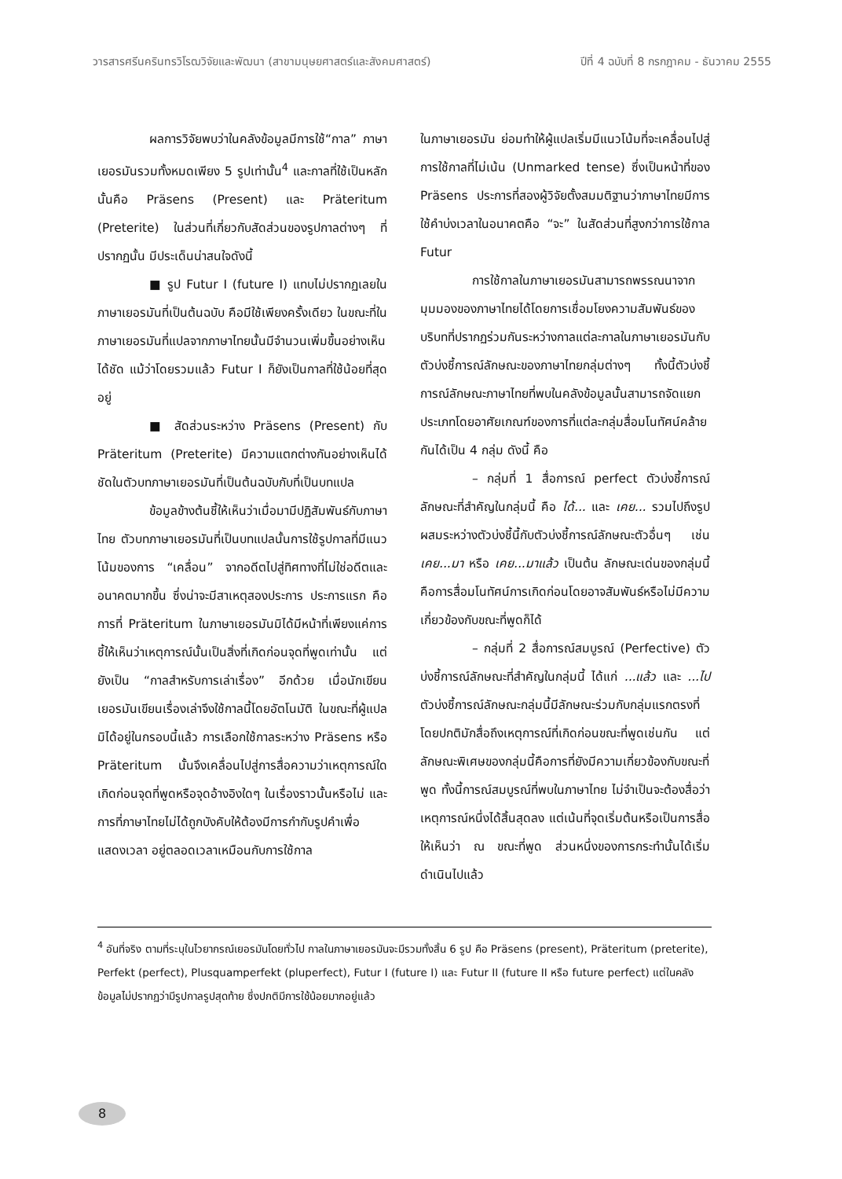วารสารศรีนครินทรวิโรฒวิจัยและพัฒนา (สาขามนุษยศาสตร์และสังคมศาสตร์) ปีที่ 4 ฉบับที่ 8 กรกฎาคม - ธันวาคม 2555
ผลการวิจัยพบว่าในคลังข้อมูลมีการใช้“กาล” ภาษาเยอรมันรวมทั้งหมดเพียง 5 รูปเท่านั้น<sup>4</sup> และกาลที่ใช้เป็นหลักนั้นคือ Präsens (Present) และ Präteritum (Preterite) ในส่วนที่เกี่ยวกับสัดส่วนของรูปกาลต่างๆ ที่ปรากฏนั้น มีประเด็นน่าสนใจดังนี้
■ รูป Futur I (future I) แทบไม่ปรากฏเลยในภาษาเยอรมันที่เป็นต้นฉบับ คือมีใช้เพียงครั้งเดียว ในขณะที่ในภาษาเยอรมันที่แปลจากภาษาไทยนั้นมีจำนวนเพิ่มขึ้นอย่างเห็นได้ชัด แม้ว่าโดยรวมแล้ว Futur I ก็ยังเป็นกาลที่ใช้น้อยที่สุดอยู่
■ สัดส่วนระหว่าง Präsens (Present) กับ Präteritum (Preterite) มีความแตกต่างกันอย่างเห็นได้ชัดในตัวบทภาษาเยอรมันที่เป็นต้นฉบับกับที่เป็นบทแปล
ข้อมูลข้างต้นชี้ให้เห็นว่าเมื่อมามีปฏิสัมพันธ์กับภาษาไทย ตัวบทภาษาเยอรมันที่เป็นบทแปลนั้นการใช้รูปกาลที่มีแนวโน้มของการ “เคลื่อน” จากอดีตไปสู่ทิศทางที่ไม่ใช่อดีตและอนาคตมากขึ้น ซึ่งน่าจะมีสาเหตุสองประการ ประการแรก คือ การที่ Präteritum ในภาษาเยอรมันมิได้มีหน้าที่เพียงแค่การชี้ให้เห็นว่าเหตุการณ์นั้นเป็นสิ่งที่เกิดก่อนจุดที่พูดเท่านั้น แต่ยังเป็น “กาลสำหรับการเล่าเรื่อง” อีกด้วย เมื่อนักเขียนเยอรมันเขียนเรื่องเล่าจึงใช้กาลนี้โดยอัตโนมัติ ในขณะที่ผู้แปลมิได้อยู่ในกรอบนี้แล้ว การเลือกใช้กาลระหว่าง Präsens หรือ Präteritum นั้นจึงเคลื่อนไปสู่การสื่อความว่าเหตุการณ์ใดเกิดก่อนจุดที่พูดหรือจุดอ้างอิงใดๆ ในเรื่องราวนั้นหรือไม่ และการที่ภาษาไทยไม่ได้ถูกบังคับให้ต้องมีการกำกับรูปคำเพื่อแสดงเวลา อยู่ตลอดเวลาเหมือนกับการใช้กาล
ในภาษาเยอรมัน ย่อมทำให้ผู้แปลเริ่มมีแนวโน้มที่จะเคลื่อนไปสู่การใช้กาลที่ไม่เน้น (Unmarked tense) ซึ่งเป็นหน้าที่ของ Präsens ประการที่สองผู้วิจัยตั้งสมมติฐานว่าภาษาไทยมีการใช้คำบ่งเวลาในอนาคตคือ “จะ” ในสัดส่วนที่สูงกว่าการใช้กาล Futur
การใช้กาลในภาษาเยอรมันสามารถพรรณนาจากมุมมองของภาษาไทยได้โดยการเชื่อมโยงความสัมพันธ์ของบริบทที่ปรากฏร่วมกันระหว่างกาลแต่ละกาลในภาษาเยอรมันกับตัวบ่งชี้การณ์ลักษณะของภาษาไทยกลุ่มต่างๆ ทั้งนี้ตัวบ่งชี้การณ์ลักษณะภาษาไทยที่พบในคลังข้อมูลนั้นสามารถจัดแยกประเภทโดยอาศัยเกณฑ์ของการที่แต่ละกลุ่มสื่อมโนทัศน์คล้ายกันได้เป็น 4 กลุ่ม ดังนี้ คือ
– กลุ่มที่ 1 สื่อการณ์ perfect ตัวบ่งชี้การณ์ลักษณะที่สำคัญในกลุ่มนี้ คือ ได้... และ เคย... รวมไปถึงรูปผสมระหว่างตัวบ่งชี้นี้กับตัวบ่งชี้การณ์ลักษณะตัวอื่นๆ เช่น เคย...มา หรือ เคย...มาแล้ว เป็นต้น ลักษณะเด่นของกลุ่มนี้คือการสื่อมโนทัศน์การเกิดก่อนโดยอาจสัมพันธ์หรือไม่มีความเกี่ยวข้องกับขณะที่พูดก็ได้
– กลุ่มที่ 2 สื่อการณ์สมบูรณ์ (Perfective) ตัวบ่งชี้การณ์ลักษณะที่สำคัญในกลุ่มนี้ ได้แก่ ...แล้ว และ ...ไป ตัวบ่งชี้การณ์ลักษณะกลุ่มนี้มีลักษณะร่วมกับกลุ่มแรกตรงที่โดยปกติมักสื่อถึงเหตุการณ์ที่เกิดก่อนขณะที่พูดเช่นกัน แต่ลักษณะพิเศษของกลุ่มนี้คือการที่ยังมีความเกี่ยวข้องกับขณะที่พูด ทั้งนี้การณ์สมบูรณ์ที่พบในภาษาไทย ไม่จำเป็นจะต้องสื่อว่าเหตุการณ์หนึ่งได้สิ้นสุดลง แต่เน้นที่จุดเริ่มต้นหรือเป็นการสื่อให้เห็นว่า ณ ขณะที่พูด ส่วนหนึ่งของการกระทำนั้นได้เริ่มดำเนินไปแล้ว
<sup>4</sup> อันที่จริง ตามที่ระบุในไวยากรณ์เยอรมันโดยทั่วไป กาลในภาษาเยอรมันจะมีรวมทั้งสิ้น 6 รูป คือ Präsens (present), Präteritum (preterite), Perfekt (perfect), Plusquamperfekt (pluperfect), Futur I (future I) และ Futur II (future II หรือ future perfect) แต่ในคลังข้อมูลไม่ปรากฏว่ามีรูปกาลรูปสุดท้าย ซึ่งปกติมีการใช้น้อยมากอยู่แล้ว
8